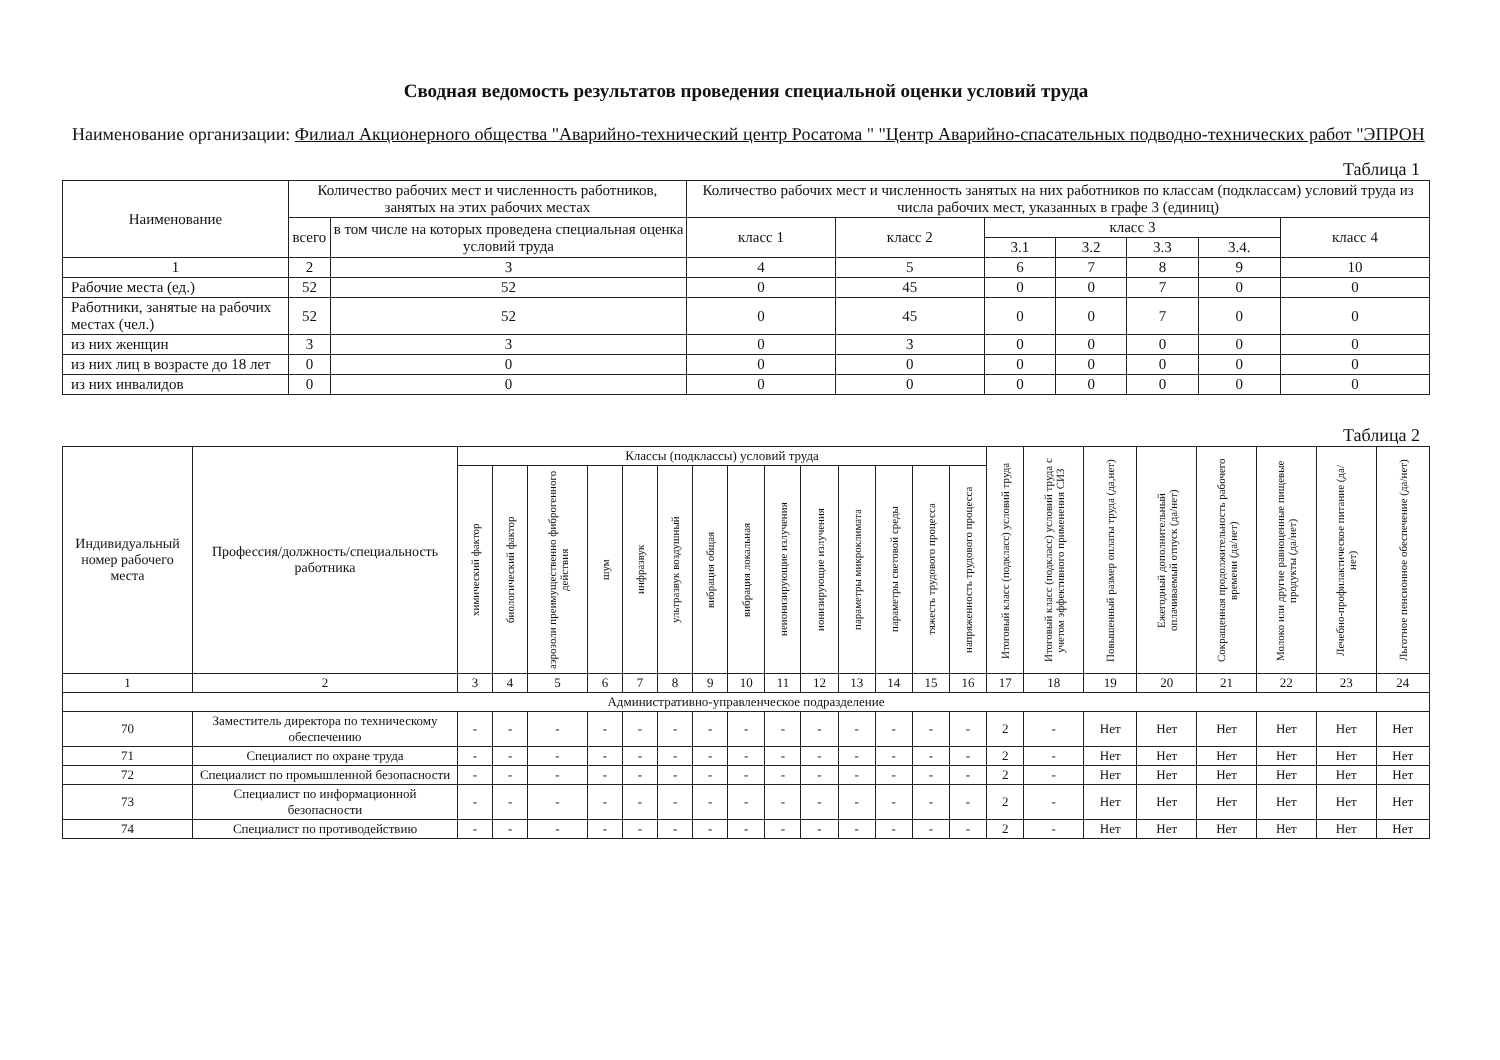Сводная ведомость результатов проведения специальной оценки условий труда
Наименование организации: Филиал Акционерного общества "Аварийно-технический центр Росатома " "Центр Аварийно-спасательных подводно-технических работ "ЭПРОН
Таблица 1
| Наименование | Количество рабочих мест и численность работников, занятых на этих рабочих местах | | Количество рабочих мест и численность занятых на них работников по классам (подклассам) условий труда из числа рабочих мест, указанных в графе 3 (единиц) | | | | | | |
| --- | --- | --- | --- | --- | --- | --- | --- | --- | --- |
| | всего | в том числе на которых проведена специальная оценка условий труда | класс 1 | класс 2 | класс 3 | | | | класс 4 |
| | | | | | 3.1 | 3.2 | 3.3 | 3.4. | |
| 1 | 2 | 3 | 4 | 5 | 6 | 7 | 8 | 9 | 10 |
| Рабочие места (ед.) | 52 | 52 | 0 | 45 | 0 | 0 | 7 | 0 | 0 |
| Работники, занятые на рабочих местах (чел.) | 52 | 52 | 0 | 45 | 0 | 0 | 7 | 0 | 0 |
| из них женщин | 3 | 3 | 0 | 3 | 0 | 0 | 0 | 0 | 0 |
| из них лиц в возрасте до 18 лет | 0 | 0 | 0 | 0 | 0 | 0 | 0 | 0 | 0 |
| из них инвалидов | 0 | 0 | 0 | 0 | 0 | 0 | 0 | 0 | 0 |
Таблица 2
| Индивидуальный номер рабочего места | Профессия/должность/специальность работника | Классы (подклассы) условий труда | | | | | | | | | | | | | | Итоговый класс (подкласс) условий труда | Итоговый класс (подкласс) условий труда с учетом эффективного применения СИЗ | Повышенный размер оплаты труда (да,нет) | Ежегодный дополнительный оплачиваемый отпуск (да/нет) | Сокращенная продолжительность рабочего времени (да/нет) | Молоко или другие равноценные пищевые продукты (да/нет) | Лечебно-профилактическое питание (да/нет) | Льготное пенсионное обеспечение (да/нет) |
| --- | --- | --- | --- | --- | --- | --- | --- | --- | --- | --- | --- | --- | --- | --- | --- | --- | --- | --- | --- | --- | --- | --- | --- |
| | | химический фактор | биологический фактор | аэрозоли преимущественно фиброгенного действия | шум | инфразвук | ультразвук воздушный | вибрация общая | вибрация локальная | неионизирующие излучения | ионизирующие излучения | параметры микроклимата | параметры световой среды | тяжесть трудового процесса | напряженность трудового процесса | | | | | | | | |
| 1 | 2 | 3 | 4 | 5 | 6 | 7 | 8 | 9 | 10 | 11 | 12 | 13 | 14 | 15 | 16 | 17 | 18 | 19 | 20 | 21 | 22 | 23 | 24 |
| Административно-управленческое подразделение | | | | | | | | | | | | | | | | | | | | | | | |
| 70 | Заместитель директора по техническому обеспечению | - | - | - | - | - | - | - | - | - | - | - | - | - | - | 2 | - | Нет | Нет | Нет | Нет | Нет | Нет |
| 71 | Специалист по охране труда | - | - | - | - | - | - | - | - | - | - | - | - | - | - | 2 | - | Нет | Нет | Нет | Нет | Нет | Нет |
| 72 | Специалист по промышленной безопасности | - | - | - | - | - | - | - | - | - | - | - | - | - | - | 2 | - | Нет | Нет | Нет | Нет | Нет | Нет |
| 73 | Специалист по информационной безопасности | - | - | - | - | - | - | - | - | - | - | - | - | - | - | 2 | - | Нет | Нет | Нет | Нет | Нет | Нет |
| 74 | Специалист по противодействию | - | - | - | - | - | - | - | - | - | - | - | - | - | - | 2 | - | Нет | Нет | Нет | Нет | Нет | Нет |